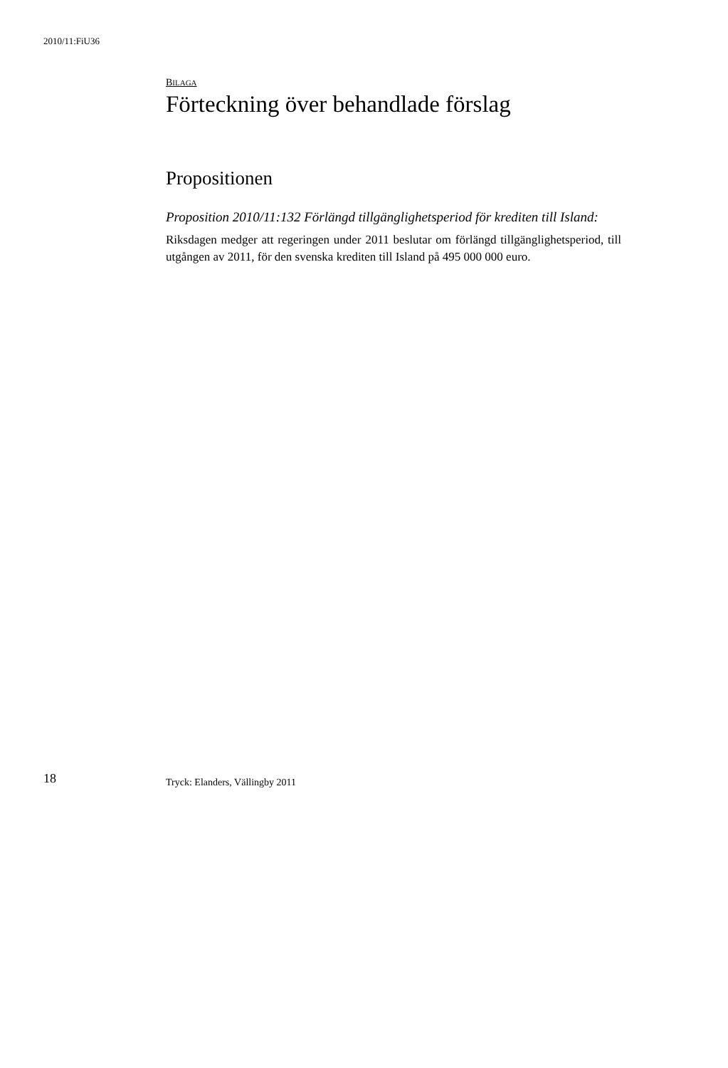2010/11:FiU36
BILAGA
Förteckning över behandlade förslag
Propositionen
Proposition 2010/11:132 Förlängd tillgänglighetsperiod för krediten till Island:
Riksdagen medger att regeringen under 2011 beslutar om förlängd tillgänglighetsperiod, till utgången av 2011, för den svenska krediten till Island på 495 000 000 euro.
18 Tryck: Elanders, Vällingby 2011